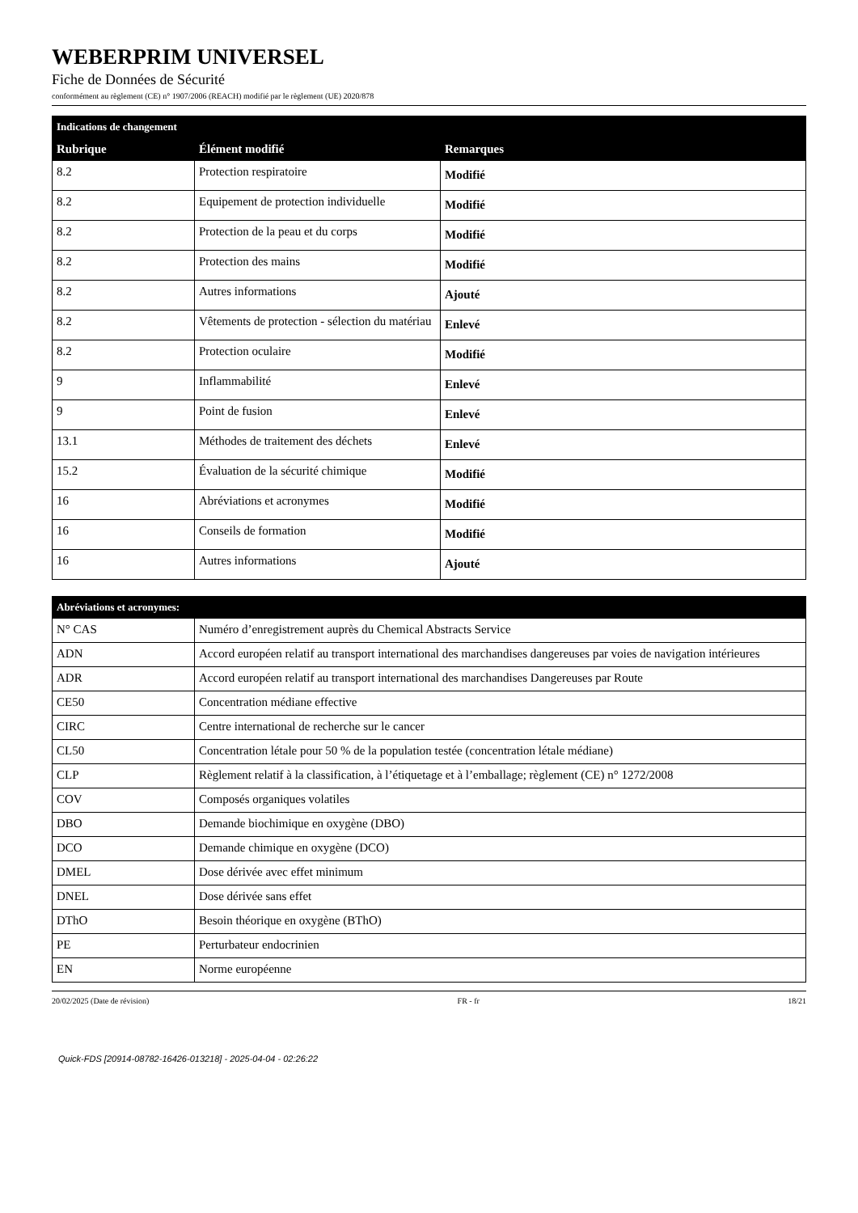WEBERPRIM UNIVERSEL
Fiche de Données de Sécurité
conformément au règlement (CE) n° 1907/2006 (REACH) modifié par le règlement (UE) 2020/878
| Indications de changement | | |
| --- | --- | --- |
| Rubrique | Élément modifié | Remarques |
| 8.2 | Protection respiratoire | Modifié |
| 8.2 | Equipement de protection individuelle | Modifié |
| 8.2 | Protection de la peau et du corps | Modifié |
| 8.2 | Protection des mains | Modifié |
| 8.2 | Autres informations | Ajouté |
| 8.2 | Vêtements de protection - sélection du matériau | Enlevé |
| 8.2 | Protection oculaire | Modifié |
| 9 | Inflammabilité | Enlevé |
| 9 | Point de fusion | Enlevé |
| 13.1 | Méthodes de traitement des déchets | Enlevé |
| 15.2 | Évaluation de la sécurité chimique | Modifié |
| 16 | Abréviations et acronymes | Modifié |
| 16 | Conseils de formation | Modifié |
| 16 | Autres informations | Ajouté |
| Abréviations et acronymes: | |
| --- | --- |
| N° CAS | Numéro d’enregistrement auprès du Chemical Abstracts Service |
| ADN | Accord européen relatif au transport international des marchandises dangereuses par voies de navigation intérieures |
| ADR | Accord européen relatif au transport international des marchandises Dangereuses par Route |
| CE50 | Concentration médiane effective |
| CIRC | Centre international de recherche sur le cancer |
| CL50 | Concentration létale pour 50 % de la population testée (concentration létale médiane) |
| CLP | Règlement relatif à la classification, à l’étiquetage et à l’emballage; règlement (CE) n° 1272/2008 |
| COV | Composés organiques volatiles |
| DBO | Demande biochimique en oxygène (DBO) |
| DCO | Demande chimique en oxygène (DCO) |
| DMEL | Dose dérivée avec effet minimum |
| DNEL | Dose dérivée sans effet |
| DThO | Besoin théorique en oxygène (BThO) |
| PE | Perturbateur endocrinien |
| EN | Norme européenne |
20/02/2025 (Date de révision) FR - fr 18/21
Quick-FDS [20914-08782-16426-013218] - 2025-04-04 - 02:26:22